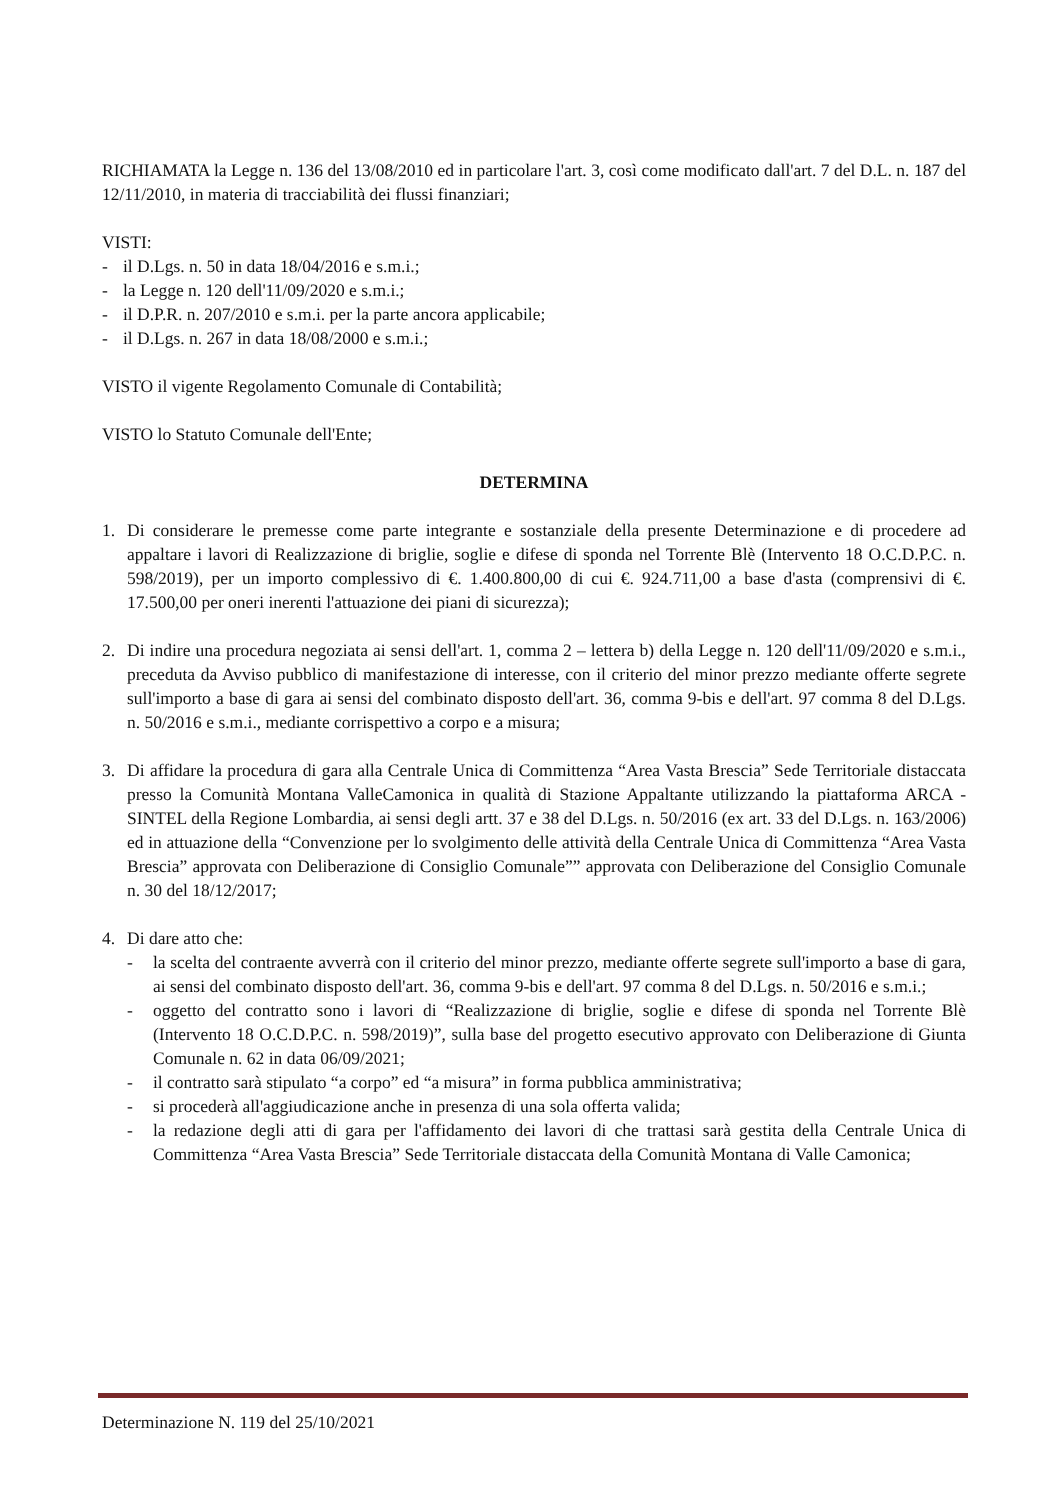RICHIAMATA la Legge n. 136 del 13/08/2010 ed in particolare l'art. 3, così come modificato dall'art. 7 del D.L. n. 187 del 12/11/2010, in materia di tracciabilità dei flussi finanziari;
VISTI:
- il D.Lgs. n. 50 in data 18/04/2016 e s.m.i.;
- la Legge n. 120 dell'11/09/2020 e s.m.i.;
- il D.P.R. n. 207/2010 e s.m.i. per la parte ancora applicabile;
- il D.Lgs. n. 267 in data 18/08/2000 e s.m.i.;
VISTO il vigente Regolamento Comunale di Contabilità;
VISTO lo Statuto Comunale dell'Ente;
DETERMINA
1. Di considerare le premesse come parte integrante e sostanziale della presente Determinazione e di procedere ad appaltare i lavori di Realizzazione di briglie, soglie e difese di sponda nel Torrente Blè (Intervento 18 O.C.D.P.C. n. 598/2019), per un importo complessivo di €. 1.400.800,00 di cui €. 924.711,00 a base d'asta (comprensivi di €. 17.500,00 per oneri inerenti l'attuazione dei piani di sicurezza);
2. Di indire una procedura negoziata ai sensi dell'art. 1, comma 2 – lettera b) della Legge n. 120 dell'11/09/2020 e s.m.i., preceduta da Avviso pubblico di manifestazione di interesse, con il criterio del minor prezzo mediante offerte segrete sull'importo a base di gara ai sensi del combinato disposto dell'art. 36, comma 9-bis e dell'art. 97 comma 8 del D.Lgs. n. 50/2016 e s.m.i., mediante corrispettivo a corpo e a misura;
3. Di affidare la procedura di gara alla Centrale Unica di Committenza “Area Vasta Brescia” Sede Territoriale distaccata presso la Comunità Montana ValleCamonica in qualità di Stazione Appaltante utilizzando la piattaforma ARCA - SINTEL della Regione Lombardia, ai sensi degli artt. 37 e 38 del D.Lgs. n. 50/2016 (ex art. 33 del D.Lgs. n. 163/2006) ed in attuazione della “Convenzione per lo svolgimento delle attività della Centrale Unica di Committenza “Area Vasta Brescia” approvata con Deliberazione di Consiglio Comunale”” approvata con Deliberazione del Consiglio Comunale n. 30 del 18/12/2017;
4. Di dare atto che:
- la scelta del contraente avverrà con il criterio del minor prezzo, mediante offerte segrete sull'importo a base di gara, ai sensi del combinato disposto dell'art. 36, comma 9-bis e dell'art. 97 comma 8 del D.Lgs. n. 50/2016 e s.m.i.;
- oggetto del contratto sono i lavori di “Realizzazione di briglie, soglie e difese di sponda nel Torrente Blè (Intervento 18 O.C.D.P.C. n. 598/2019)”, sulla base del progetto esecutivo approvato con Deliberazione di Giunta Comunale n. 62 in data 06/09/2021;
- il contratto sarà stipulato “a corpo” ed “a misura” in forma pubblica amministrativa;
- si procederà all'aggiudicazione anche in presenza di una sola offerta valida;
- la redazione degli atti di gara per l'affidamento dei lavori di che trattasi sarà gestita della Centrale Unica di Committenza “Area Vasta Brescia” Sede Territoriale distaccata della Comunità Montana di Valle Camonica;
Determinazione N. 119 del 25/10/2021